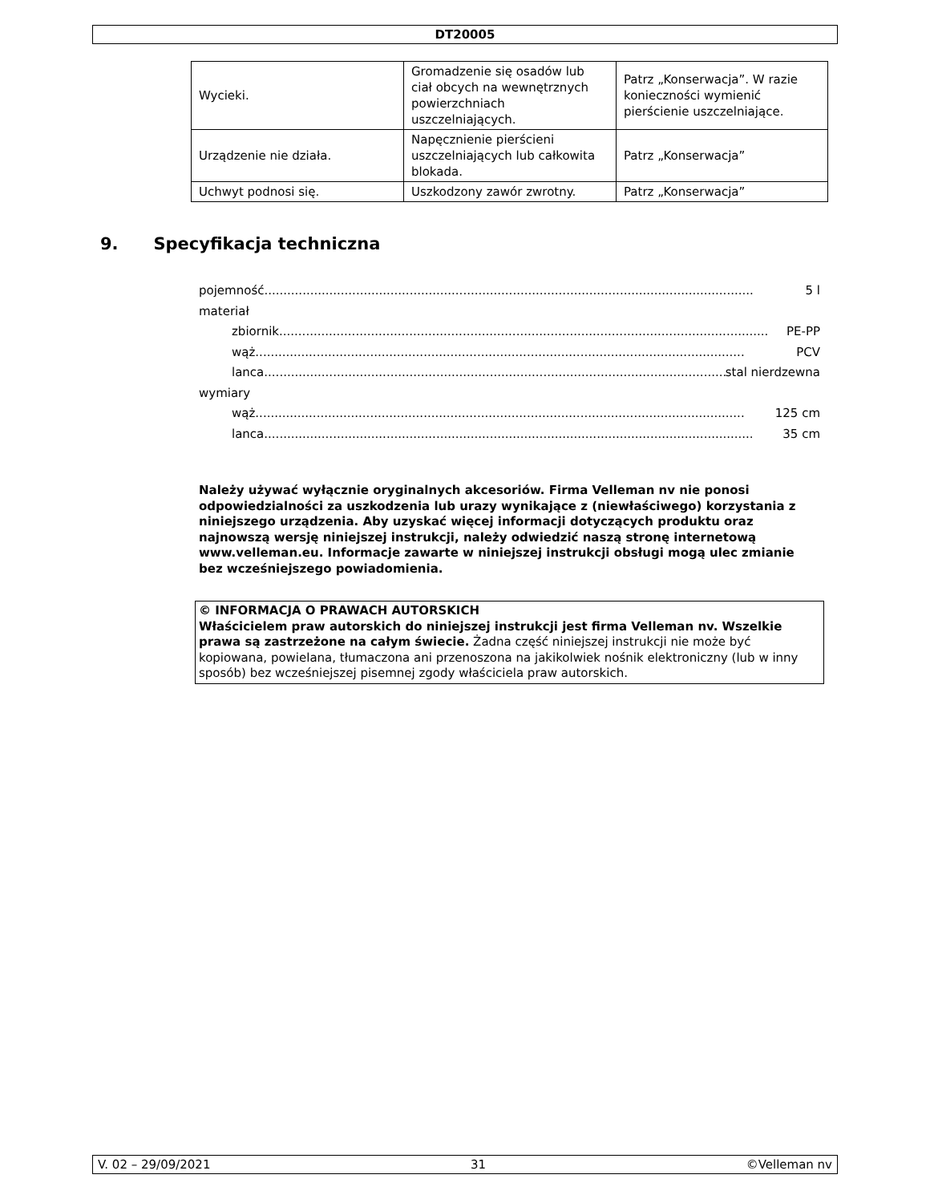DT20005
| Wycieki. | Gromadzenie się osadów lub ciał obcych na wewnętrznych powierzchniach uszczelniających. | Patrz „Konserwacja”. W razie konieczności wymienić pierścienie uszczelniające. |
| Urządzenie nie działa. | Napęcznienie pierścieni uszczelniających lub całkowita blokada. | Patrz „Konserwacja” |
| Uchwyt podnosi się. | Uszkodzony zawór zwrotny. | Patrz „Konserwacja” |
9. Specyfikacja techniczna
pojemność................................................................................................................................ 5 l
materiał
zbiornik................................................................................................................................ PE-PP
wąż ................................................................................................................................ PCV
lanca................................................................................................................................ stal nierdzewna
wymiary
wąż ................................................................................................................................ 125 cm
lanca................................................................................................................................ 35 cm
Należy używać wyłącznie oryginalnych akcesoriów. Firma Velleman nv nie ponosi odpowiedzialności za uszkodzenia lub urazy wynikające z (niewłaściwego) korzystania z niniejszego urządzenia. Aby uzyskać więcej informacji dotyczących produktu oraz najnowszą wersję niniejszej instrukcji, należy odwiedzić naszą stronę internetową www.velleman.eu. Informacje zawarte w niniejszej instrukcji obsługi mogą ulec zmianie bez wcześniejszego powiadomienia.
© INFORMACJA O PRAWACH AUTORSKICH
Właścicielem praw autorskich do niniejszej instrukcji jest firma Velleman nv. Wszelkie prawa są zastrzeżone na całym świecie. Żadna część niniejszej instrukcji nie może być kopiowana, powielana, tłumaczona ani przenoszona na jakikolwiek nośnik elektroniczny (lub w inny sposób) bez wcześniejszej pisemnej zgody właściciela praw autorskich.
V. 02 – 29/09/2021 31 ©Velleman nv